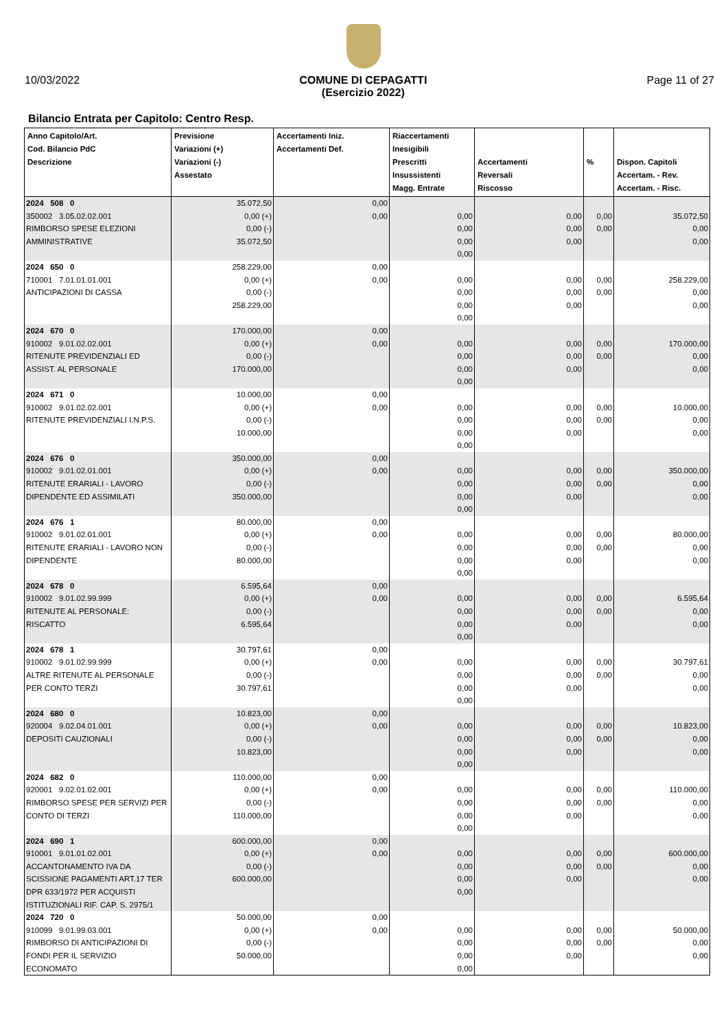10/03/2022 COMUNE DI CEPAGATTI
(Esercizio 2022) Page 11 of 27
Bilancio Entrata per Capitolo: Centro Resp.
| Anno Capitolo/Art. Cod. Bilancio PdC Descrizione | Previsione Variazioni (+) Variazioni (-) Assestato | Accertamenti Iniz. Accertamenti Def. | Riaccertamenti Inesigibili Prescritti Insussistenti Magg. Entrate | Accertamenti Reversali Riscosso | % | Dispon. Capitoli Accertam. - Rev. Accertam. - Risc. |
| --- | --- | --- | --- | --- | --- | --- |
| 2024 508 0 350002 3.05.02.02.001 RIMBORSO SPESE ELEZIONI AMMINISTRATIVE | 35.072,50 0,00 (+) 0,00 (-) 35.072,50 | 0,00 0,00 | 0,00 0,00 0,00 0,00 | 0,00 0,00 0,00 | 0,00 0,00 | 35.072,50 0,00 0,00 |
| 2024 650 0 710001 7.01.01.01.001 ANTICIPAZIONI DI CASSA | 258.229,00 0,00 (+) 0,00 (-) 258.229,00 | 0,00 0,00 | 0,00 0,00 0,00 0,00 | 0,00 0,00 0,00 | 0,00 0,00 | 258.229,00 0,00 0,00 |
| 2024 670 0 910002 9.01.02.02.001 RITENUTE PREVIDENZIALI ED ASSIST. AL PERSONALE | 170.000,00 0,00 (+) 0,00 (-) 170.000,00 | 0,00 0,00 | 0,00 0,00 0,00 0,00 | 0,00 0,00 0,00 | 0,00 0,00 | 170.000,00 0,00 0,00 |
| 2024 671 0 910002 9.01.02.02.001 RITENUTE PREVIDENZIALI I.N.P.S. | 10.000,00 0,00 (+) 0,00 (-) 10.000,00 | 0,00 0,00 | 0,00 0,00 0,00 0,00 | 0,00 0,00 0,00 | 0,00 0,00 | 10.000,00 0,00 0,00 |
| 2024 676 0 910002 9.01.02.01.001 RITENUTE ERARIALI - LAVORO DIPENDENTE ED ASSIMILATI | 350.000,00 0,00 (+) 0,00 (-) 350.000,00 | 0,00 0,00 | 0,00 0,00 0,00 0,00 | 0,00 0,00 0,00 | 0,00 0,00 | 350.000,00 0,00 0,00 |
| 2024 676 1 910002 9.01.02.01.001 RITENUTE ERARIALI - LAVORO NON DIPENDENTE | 80.000,00 0,00 (+) 0,00 (-) 80.000,00 | 0,00 0,00 | 0,00 0,00 0,00 0,00 | 0,00 0,00 0,00 | 0,00 0,00 | 80.000,00 0,00 0,00 |
| 2024 678 0 910002 9.01.02.99.999 RITENUTE AL PERSONALE: RISCATTO | 6.595,64 0,00 (+) 0,00 (-) 6.595,64 | 0,00 0,00 | 0,00 0,00 0,00 0,00 | 0,00 0,00 0,00 | 0,00 0,00 | 6.595,64 0,00 0,00 |
| 2024 678 1 910002 9.01.02.99.999 ALTRE RITENUTE AL PERSONALE PER CONTO TERZI | 30.797,61 0,00 (+) 0,00 (-) 30.797,61 | 0,00 0,00 | 0,00 0,00 0,00 0,00 | 0,00 0,00 0,00 | 0,00 0,00 | 30.797,61 0,00 0,00 |
| 2024 680 0 920004 9.02.04.01.001 DEPOSITI CAUZIONALI | 10.823,00 0,00 (+) 0,00 (-) 10.823,00 | 0,00 0,00 | 0,00 0,00 0,00 0,00 | 0,00 0,00 0,00 | 0,00 0,00 | 10.823,00 0,00 0,00 |
| 2024 682 0 920001 9.02.01.02.001 RIMBORSO SPESE PER SERVIZI PER CONTO DI TERZI | 110.000,00 0,00 (+) 0,00 (-) 110.000,00 | 0,00 0,00 | 0,00 0,00 0,00 0,00 | 0,00 0,00 0,00 | 0,00 0,00 | 110.000,00 0,00 0,00 |
| 2024 690 1 910001 9.01.01.02.001 ACCANTONAMENTO IVA DA SCISSIONE PAGAMENTI ART.17 TER DPR 633/1972 PER ACQUISTI ISTITUZIONALI RIF. CAP. S. 2975/1 | 600.000,00 0,00 (+) 0,00 (-) 600.000,00 | 0,00 0,00 | 0,00 0,00 0,00 0,00 | 0,00 0,00 0,00 | 0,00 0,00 | 600.000,00 0,00 0,00 |
| 2024 720 0 910099 9.01.99.03.001 RIMBORSO DI ANTICIPAZIONI DI FONDI PER IL SERVIZIO ECONOMATO | 50.000,00 0,00 (+) 0,00 (-) 50.000,00 | 0,00 0,00 | 0,00 0,00 0,00 0,00 | 0,00 0,00 0,00 | 0,00 0,00 | 50.000,00 0,00 0,00 |